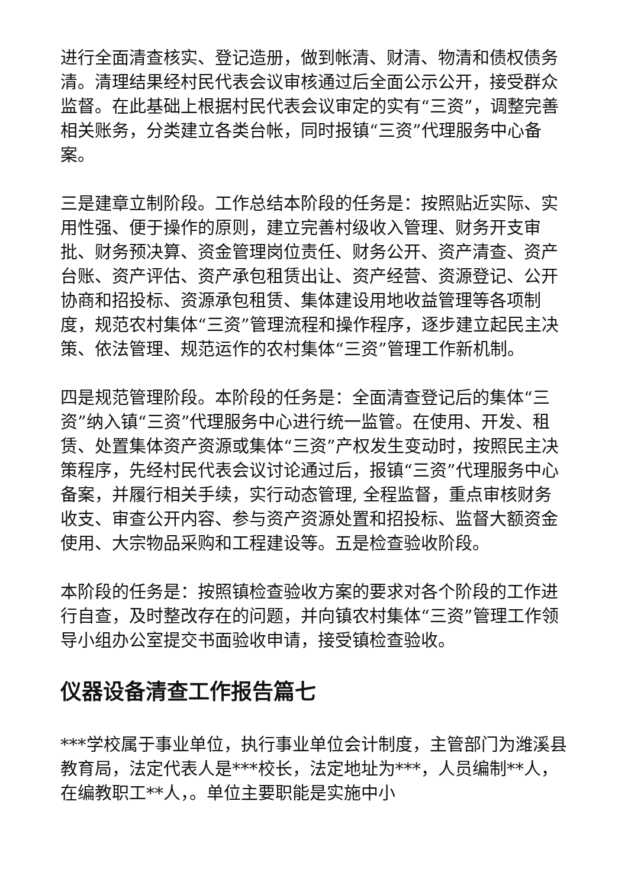进行全面清查核实、登记造册，做到帐清、财清、物清和债权债务清。清理结果经村民代表会议审核通过后全面公示公开，接受群众监督。在此基础上根据村民代表会议审定的实有“三资”，调整完善相关账务，分类建立各类台帐，同时报镇“三资”代理服务中心备案。
三是建章立制阶段。工作总结本阶段的任务是：按照贴近实际、实用性强、便于操作的原则，建立完善村级收入管理、财务开支审批、财务预决算、资金管理岗位责任、财务公开、资产清查、资产台账、资产评估、资产承包租赁出让、资产经营、资源登记、公开协商和招投标、资源承包租赁、集体建设用地收益管理等各项制度，规范农村集体“三资”管理流程和操作程序，逐步建立起民主决策、依法管理、规范运作的农村集体“三资”管理工作新机制。
四是规范管理阶段。本阶段的任务是：全面清查登记后的集体“三资”纳入镇“三资”代理服务中心进行统一监管。在使用、开发、租赁、处置集体资产资源或集体“三资”产权发生变动时，按照民主决策程序，先经村民代表会议讨论通过后，报镇“三资”代理服务中心备案，并履行相关手续，实行动态管理, 全程监督，重点审核财务收支、审查公开内容、参与资产资源处置和招投标、监督大额资金使用、大宗物品采购和工程建设等。五是检查验收阶段。
本阶段的任务是：按照镇检查验收方案的要求对各个阶段的工作进行自查，及时整改存在的问题，并向镇农村集体“三资”管理工作领导小组办公室提交书面验收申请，接受镇检查验收。
仪器设备清查工作报告篇七
***学校属于事业单位，执行事业单位会计制度，主管部门为潍溪县教育局，法定代表人是***校长，法定地址为***，人员编制**人，在编教职工**人，。单位主要职能是实施中小